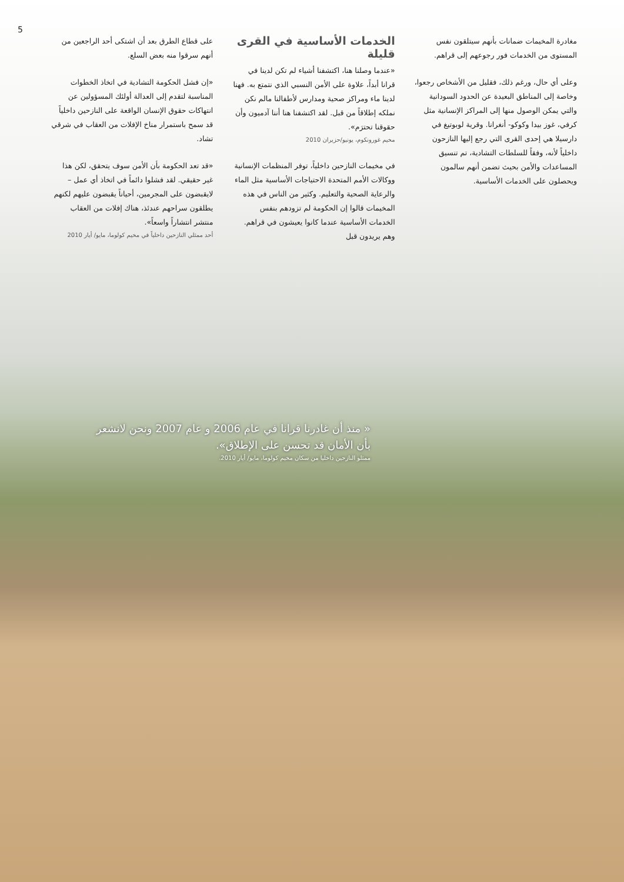5
على قطاع الطرق بعد أن اشتكى أحد الراجعين من أنهم سرقوا منه بعض السلع.
«إن فشل الحكومة التشادية في اتخاذ الخطوات المناسبة لتقدم إلى العدالة أولئك المسؤولين عن انتهاكات حقوق الإنسان الواقعة على النازحين داخلياً قد سمح باستمرار مناخ الإفلات من العقاب في شرقي تشاد.
«قد تعد الحكومة بأن الأمن سوف يتحقق، لكن هذا غير حقيقي. لقد فشلوا دائماً في اتخاذ أي عمل – لايقبضون على المجرمين، أحياناً يقبضون عليهم لكنهم يطلقون سراحهم عندئذ، هناك إفلات من العقاب منتشر انتشاراً واسعاً».
أحد ممثلي النازحين داخلياً في مخيم كولوما، مايو/ أيار 2010
الخدمات الأساسية في القرى قليلة
«عندما وصلنا هنا، اكتشفنا أشياء لم تكن لدينا في قرانا أبداً، علاوة على الأمن النسبي الذي نتمتع به. فهنا لدينا ماء ومراكز صحية ومدارس لأطفالنا مالم نكن نملكه إطلاقاً من قبل. لقد اكتشفنا هنا أننا آدميون وأن حقوقنا تحترَم».
مخيم غورونكوم، يونيو/حزيران 2010
في مخيمات النازحين داخلياً، توفر المنظمات الإنسانية ووكالات الأمم المتحدة الاحتياجات الأساسية مثل الماء والرعاية الصحية والتعليم. وكثير من الناس في هذه المخيمات قالوا إن الحكومة لم تزودهم بنفس الخدمات الأساسية عندما كانوا يعيشون في قراهم. وهم يريدون قبل
مغادرة المخيمات ضمانات بأنهم سيتلقون نفس المستوى من الخدمات فور رجوعهم إلى قراهم.
وعلى أي حال، ورغم ذلك، فقليل من الأشخاص رجعوا، وخاصة إلى المناطق البعيدة عن الحدود السودانية والتي يمكن الوصول منها إلى المراكز الإنسانية مثل كرفي، غوز بيدا وكوكو- أنغرانا. وقرية لوبوتيغ في دارسيلا هي إحدى القرى التي رجع إليها النازحون داخلياً لأنه، وفقاً للسلطات التشادية، تم تنسيق المساعدات والأمن بحيث تضمن أنهم سالمون ويحصلون على الخدمات الأساسية.
« منذ أن غادرنا قرانا في عام 2006 و عام 2007 ونحن لانشعر بأن الأمان قد تحسن على الإطلاق».
ممثلو النازحين داخليا من سكان مخيم كولوما، مايو/ أيار 2010.